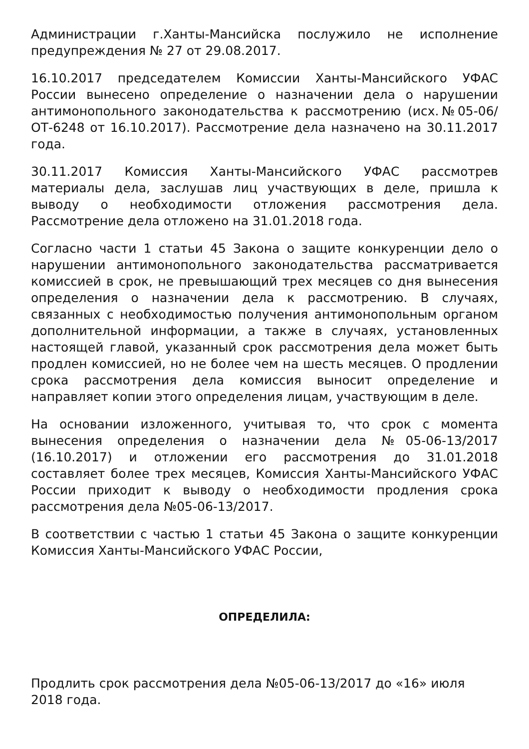Администрации г.Ханты-Мансийска послужило не исполнение предупреждения № 27 от 29.08.2017.
16.10.2017 председателем Комиссии Ханты-Мансийского УФАС России вынесено определение о назначении дела о нарушении антимонопольного законодательства к рассмотрению (исх.№05-06/ОТ-6248 от 16.10.2017). Рассмотрение дела назначено на 30.11.2017 года.
30.11.2017 Комиссия Ханты-Мансийского УФАС рассмотрев материалы дела, заслушав лиц участвующих в деле, пришла к выводу о необходимости отложения рассмотрения дела. Рассмотрение дела отложено на 31.01.2018 года.
Согласно части 1 статьи 45 Закона о защите конкуренции дело о нарушении антимонопольного законодательства рассматривается комиссией в срок, не превышающий трех месяцев со дня вынесения определения о назначении дела к рассмотрению. В случаях, связанных с необходимостью получения антимонопольным органом дополнительной информации, а также в случаях, установленных настоящей главой, указанный срок рассмотрения дела может быть продлен комиссией, но не более чем на шесть месяцев. О продлении срока рассмотрения дела комиссия выносит определение и направляет копии этого определения лицам, участвующим в деле.
На основании изложенного, учитывая то, что срок с момента вынесения определения о назначении дела №05-06-13/2017 (16.10.2017) и отложении его рассмотрения до 31.01.2018 составляет более трех месяцев, Комиссия Ханты-Мансийского УФАС России приходит к выводу о необходимости продления срока рассмотрения дела №05-06-13/2017.
В соответствии с частью 1 статьи 45 Закона о защите конкуренции Комиссия Ханты-Мансийского УФАС России,
ОПРЕДЕЛИЛА:
Продлить срок рассмотрения дела №05-06-13/2017 до «16» июля 2018 года.